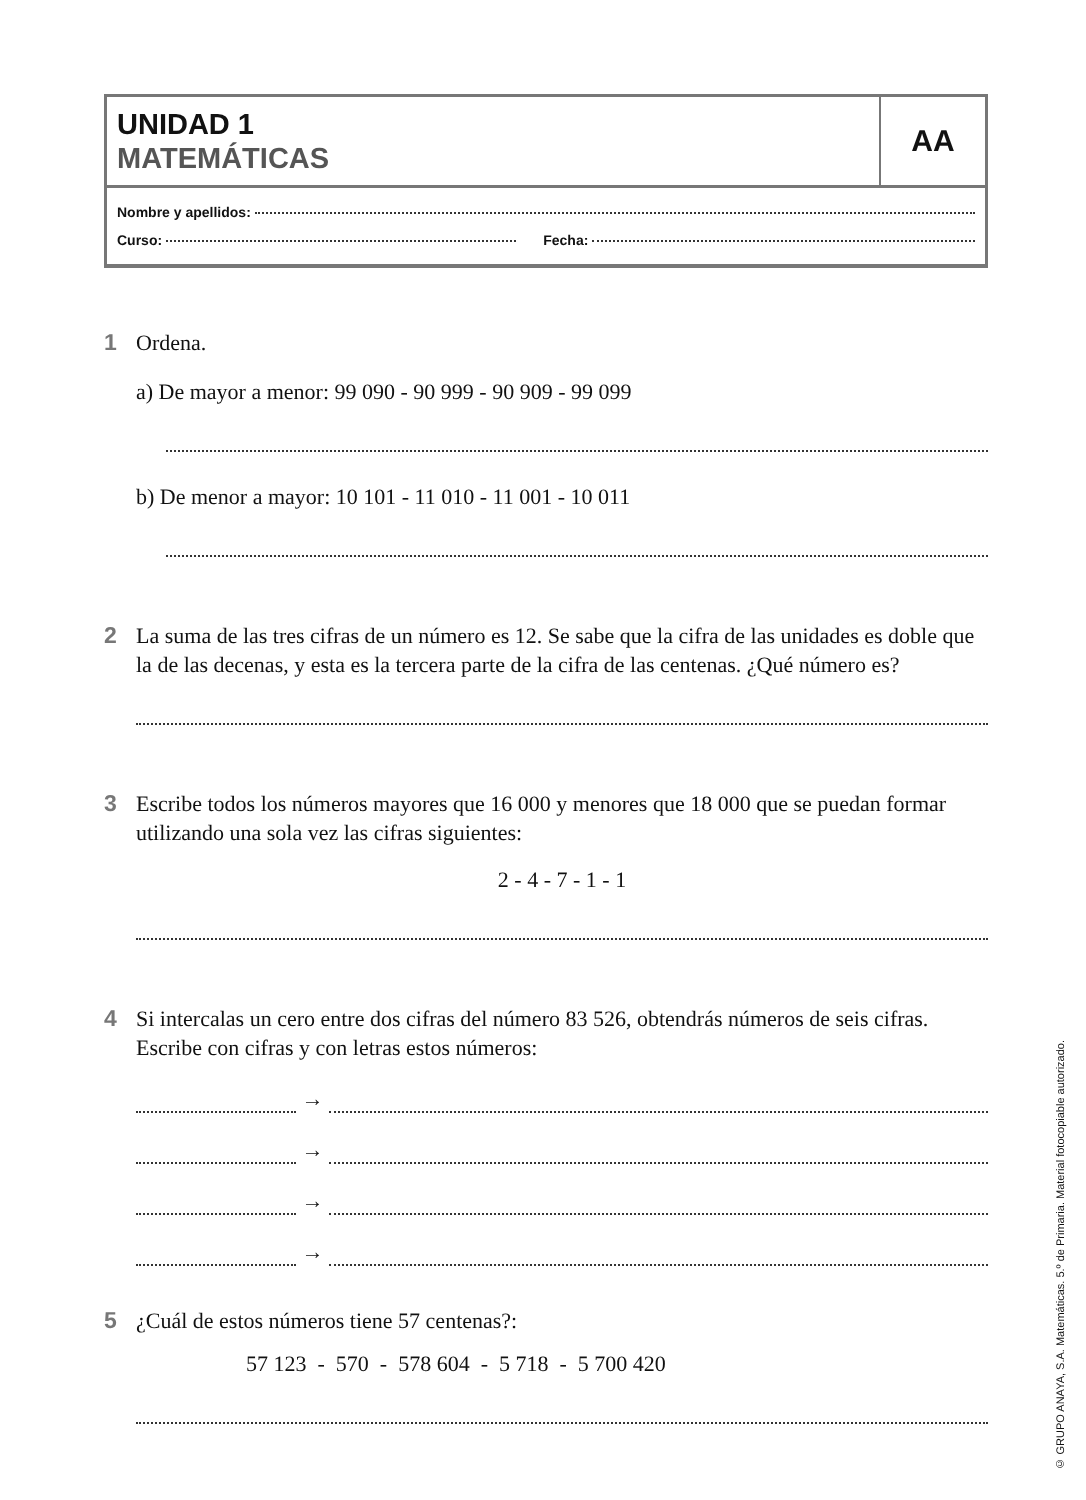UNIDAD 1
MATEMÁTICAS
AA
Nombre y apellidos:
Curso: Fecha:
1 Ordena.
a) De mayor a menor: 99 090 - 90 999 - 90 909 - 99 099
b) De menor a mayor: 10 101 - 11 010 - 11 001 - 10 011
2 La suma de las tres cifras de un número es 12. Se sabe que la cifra de las unidades es doble que la de las decenas, y esta es la tercera parte de la cifra de las centenas. ¿Qué número es?
3 Escribe todos los números mayores que 16 000 y menores que 18 000 que se puedan formar utilizando una sola vez las cifras siguientes:
2 - 4 - 7 - 1 - 1
4 Si intercalas un cero entre dos cifras del número 83 526, obtendrás números de seis cifras. Escribe con cifras y con letras estos números:
→
→
→
→
5 ¿Cuál de estos números tiene 57 centenas?:
57 123 - 570 - 578 604 - 5 718 - 5 700 420
© GRUPO ANAYA, S.A. Matemáticas. 5.º de Primaria. Material fotocopiable autorizado.